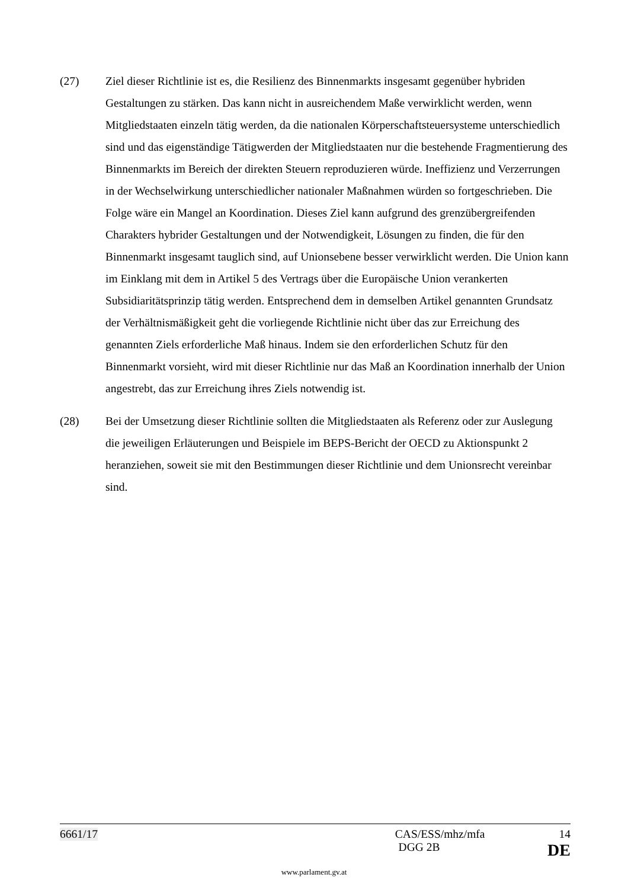(27) Ziel dieser Richtlinie ist es, die Resilienz des Binnenmarkts insgesamt gegenüber hybriden Gestaltungen zu stärken. Das kann nicht in ausreichendem Maße verwirklicht werden, wenn Mitgliedstaaten einzeln tätig werden, da die nationalen Körperschaftsteuersysteme unterschiedlich sind und das eigenständige Tätigwerden der Mitgliedstaaten nur die bestehende Fragmentierung des Binnenmarkts im Bereich der direkten Steuern reproduzieren würde. Ineffizienz und Verzerrungen in der Wechselwirkung unterschiedlicher nationaler Maßnahmen würden so fortgeschrieben. Die Folge wäre ein Mangel an Koordination. Dieses Ziel kann aufgrund des grenzübergreifenden Charakters hybrider Gestaltungen und der Notwendigkeit, Lösungen zu finden, die für den Binnenmarkt insgesamt tauglich sind, auf Unionsebene besser verwirklicht werden. Die Union kann im Einklang mit dem in Artikel 5 des Vertrags über die Europäische Union verankerten Subsidiaritätsprinzip tätig werden. Entsprechend dem in demselben Artikel genannten Grundsatz der Verhältnismäßigkeit geht die vorliegende Richtlinie nicht über das zur Erreichung des genannten Ziels erforderliche Maß hinaus. Indem sie den erforderlichen Schutz für den Binnenmarkt vorsieht, wird mit dieser Richtlinie nur das Maß an Koordination innerhalb der Union angestrebt, das zur Erreichung ihres Ziels notwendig ist.
(28) Bei der Umsetzung dieser Richtlinie sollten die Mitgliedstaaten als Referenz oder zur Auslegung die jeweiligen Erläuterungen und Beispiele im BEPS-Bericht der OECD zu Aktionspunkt 2 heranziehen, soweit sie mit den Bestimmungen dieser Richtlinie und dem Unionsrecht vereinbar sind.
6661/17 CAS/ESS/mhz/mfa 14
DGG 2B DE
www.parlament.gv.at